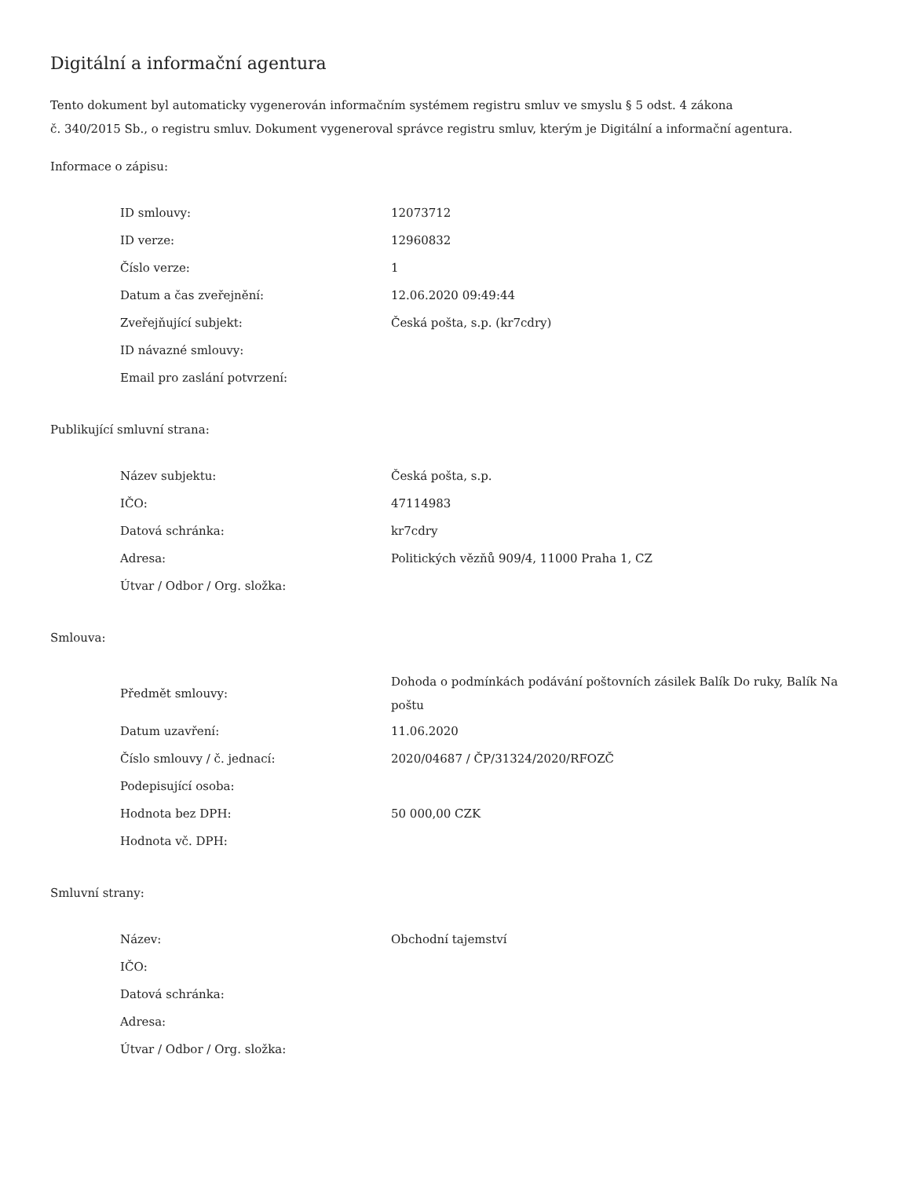Digitální a informační agentura
Tento dokument byl automaticky vygenerován informačním systémem registru smluv ve smyslu § 5 odst. 4 zákona
č. 340/2015 Sb., o registru smluv. Dokument vygeneroval správce registru smluv, kterým je Digitální a informační agentura.
Informace o zápisu:
| ID smlouvy: | 12073712 |
| ID verze: | 12960832 |
| Číslo verze: | 1 |
| Datum a čas zveřejnění: | 12.06.2020 09:49:44 |
| Zveřejňující subjekt: | Česká pošta, s.p. (kr7cdry) |
| ID návazné smlouvy: | |
| Email pro zaslání potvrzení: | |
Publikující smluvní strana:
| Název subjektu: | Česká pošta, s.p. |
| IČO: | 47114983 |
| Datová schránka: | kr7cdry |
| Adresa: | Politických vězňů 909/4, 11000 Praha 1, CZ |
| Útvar / Odbor / Org. složka: | |
Smlouva:
| Předmět smlouvy: | Dohoda o podmínkách podávání poštovních zásilek Balík Do ruky, Balík Na poštu |
| Datum uzavření: | 11.06.2020 |
| Číslo smlouvy / č. jednací: | 2020/04687 / ČP/31324/2020/RFOZČ |
| Podepisující osoba: | |
| Hodnota bez DPH: | 50 000,00 CZK |
| Hodnota vč. DPH: | |
Smluvní strany:
| Název: | Obchodní tajemství |
| IČO: | |
| Datová schránka: | |
| Adresa: | |
| Útvar / Odbor / Org. složka: | |